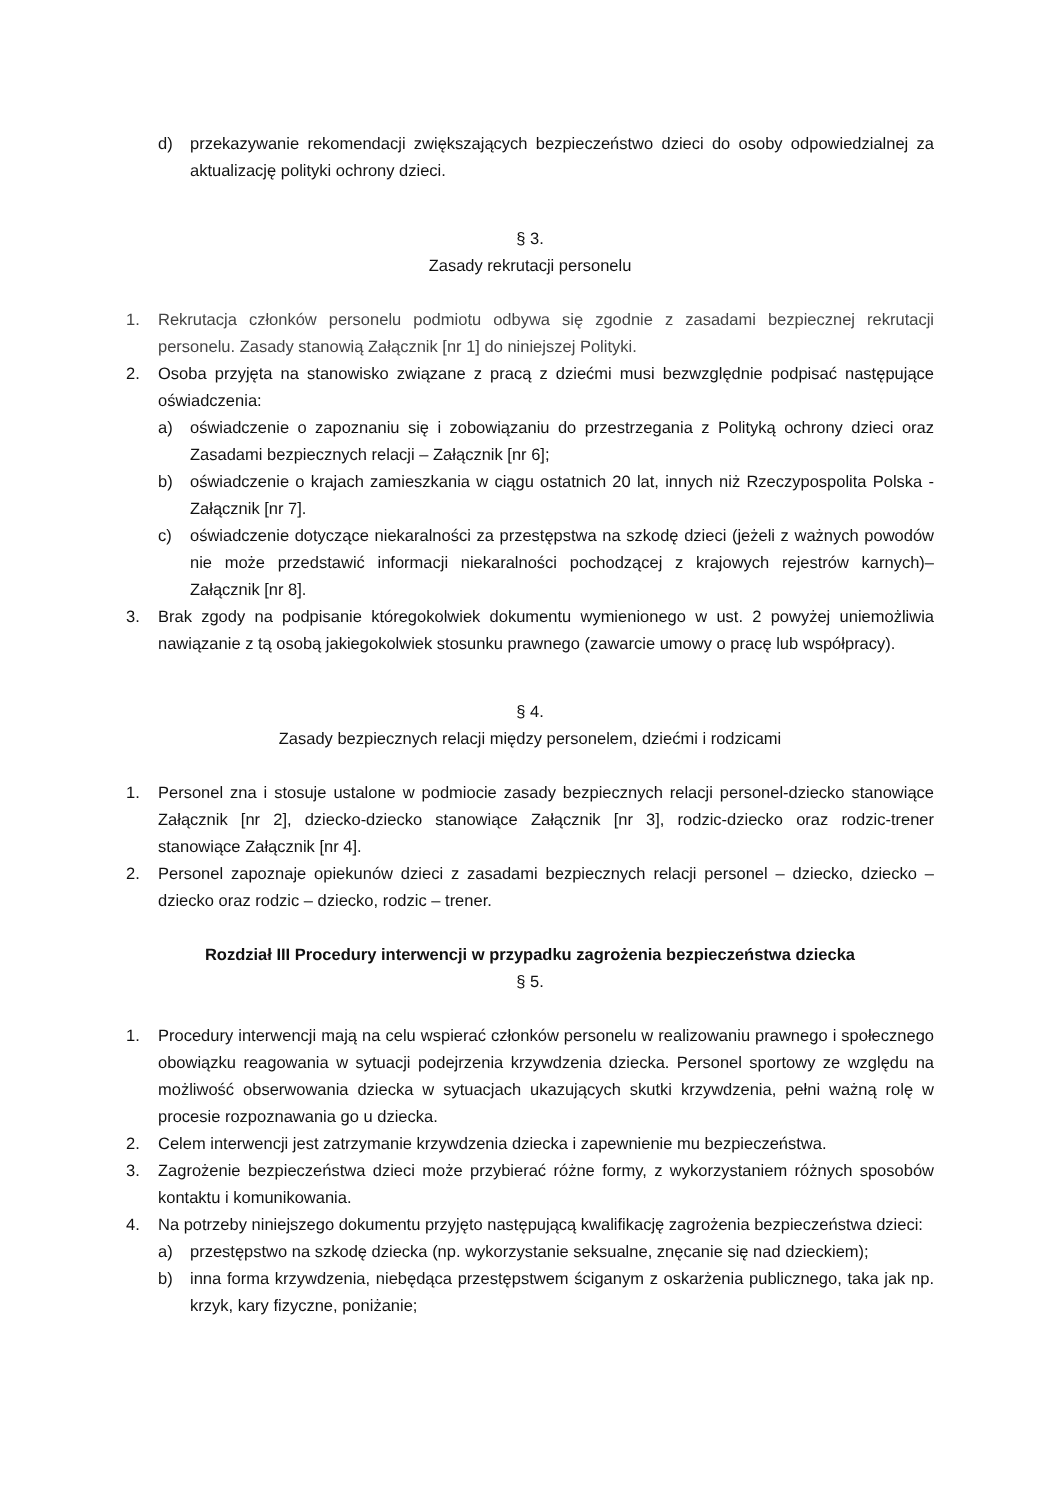d) przekazywanie rekomendacji zwiększających bezpieczeństwo dzieci do osoby odpowiedzialnej za aktualizację polityki ochrony dzieci.
§ 3.
Zasady rekrutacji personelu
1. Rekrutacja członków personelu podmiotu odbywa się zgodnie z zasadami bezpiecznej rekrutacji personelu. Zasady stanowią Załącznik [nr 1] do niniejszej Polityki.
2. Osoba przyjęta na stanowisko związane z pracą z dziećmi musi bezwzględnie podpisać następujące oświadczenia:
a) oświadczenie o zapoznaniu się i zobowiązaniu do przestrzegania z Polityką ochrony dzieci oraz Zasadami bezpiecznych relacji – Załącznik [nr 6];
b) oświadczenie o krajach zamieszkania w ciągu ostatnich 20 lat, innych niż Rzeczypospolita Polska - Załącznik [nr 7].
c) oświadczenie dotyczące niekaralności za przestępstwa na szkodę dzieci (jeżeli z ważnych powodów nie może przedstawić informacji niekaralności pochodzącej z krajowych rejestrów karnych)– Załącznik [nr 8].
3. Brak zgody na podpisanie któregokolwiek dokumentu wymienionego w ust. 2 powyżej uniemożliwia nawiązanie z tą osobą jakiegokolwiek stosunku prawnego (zawarcie umowy o pracę lub współpracy).
§ 4.
Zasady bezpiecznych relacji między personelem, dziećmi i rodzicami
1. Personel zna i stosuje ustalone w podmiocie zasady bezpiecznych relacji personel-dziecko stanowiące Załącznik [nr 2], dziecko-dziecko stanowiące Załącznik [nr 3], rodzic-dziecko oraz rodzic-trener stanowiące Załącznik [nr 4].
2. Personel zapoznaje opiekunów dzieci z zasadami bezpiecznych relacji personel – dziecko, dziecko – dziecko oraz rodzic – dziecko, rodzic – trener.
Rozdział III Procedury interwencji w przypadku zagrożenia bezpieczeństwa dziecka
§ 5.
1. Procedury interwencji mają na celu wspierać członków personelu w realizowaniu prawnego i społecznego obowiązku reagowania w sytuacji podejrzenia krzywdzenia dziecka. Personel sportowy ze względu na możliwość obserwowania dziecka w sytuacjach ukazujących skutki krzywdzenia, pełni ważną rolę w procesie rozpoznawania go u dziecka.
2. Celem interwencji jest zatrzymanie krzywdzenia dziecka i zapewnienie mu bezpieczeństwa.
3. Zagrożenie bezpieczeństwa dzieci może przybierać różne formy, z wykorzystaniem różnych sposobów kontaktu i komunikowania.
4. Na potrzeby niniejszego dokumentu przyjęto następującą kwalifikację zagrożenia bezpieczeństwa dzieci:
a) przestępstwo na szkodę dziecka (np. wykorzystanie seksualne, znęcanie się nad dzieckiem);
b) inna forma krzywdzenia, niebędąca przestępstwem ściganym z oskarżenia publicznego, taka jak np. krzyk, kary fizyczne, poniżanie;